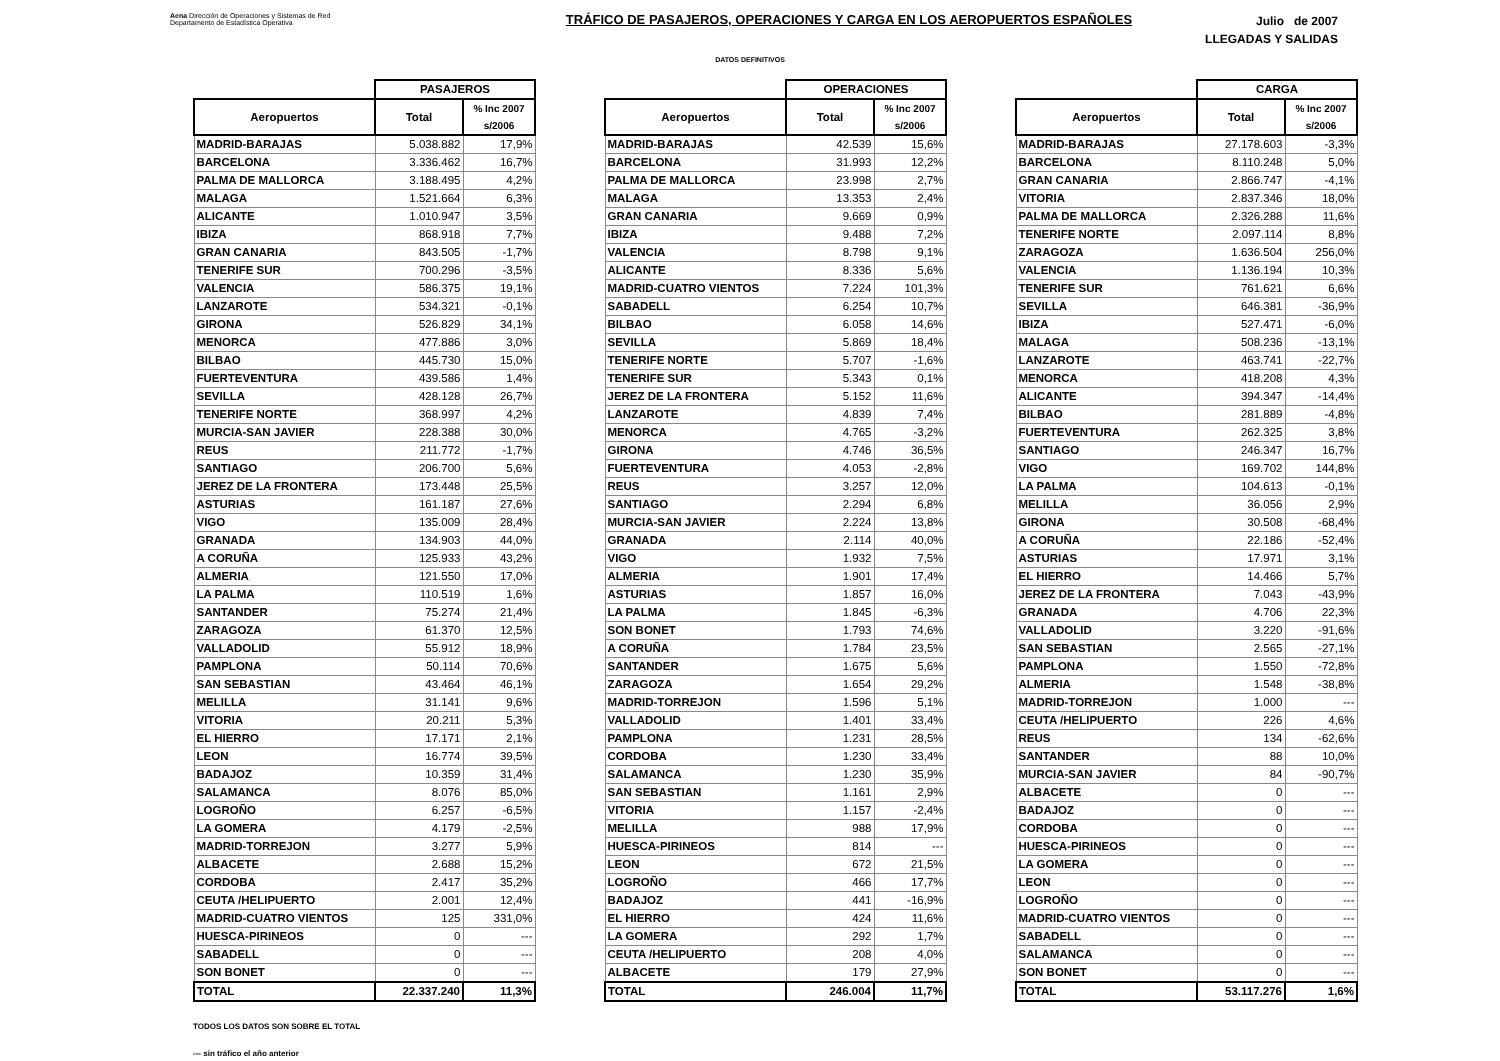Aena Dirección de Operaciones y Sistemas de Red
Departamento de Estadística Operativa
TRÁFICO DE PASAJEROS, OPERACIONES Y CARGA EN LOS AEROPUERTOS ESPAÑOLES
Julio de 2007
LLEGADAS Y SALIDAS
DATOS DEFINITIVOS
| | PASAJEROS | |
| --- | --- | --- |
| Aeropuertos | Total | % Inc 2007 s/2006 |
| MADRID-BARAJAS | 5.038.882 | 17,9% |
| BARCELONA | 3.336.462 | 16,7% |
| PALMA DE MALLORCA | 3.188.495 | 4,2% |
| MALAGA | 1.521.664 | 6,3% |
| ALICANTE | 1.010.947 | 3,5% |
| IBIZA | 868.918 | 7,7% |
| GRAN CANARIA | 843.505 | -1,7% |
| TENERIFE SUR | 700.296 | -3,5% |
| VALENCIA | 586.375 | 19,1% |
| LANZAROTE | 534.321 | -0,1% |
| GIRONA | 526.829 | 34,1% |
| MENORCA | 477.886 | 3,0% |
| BILBAO | 445.730 | 15,0% |
| FUERTEVENTURA | 439.586 | 1,4% |
| SEVILLA | 428.128 | 26,7% |
| TENERIFE NORTE | 368.997 | 4,2% |
| MURCIA-SAN JAVIER | 228.388 | 30,0% |
| REUS | 211.772 | -1,7% |
| SANTIAGO | 206.700 | 5,6% |
| JEREZ DE LA FRONTERA | 173.448 | 25,5% |
| ASTURIAS | 161.187 | 27,6% |
| VIGO | 135.009 | 28,4% |
| GRANADA | 134.903 | 44,0% |
| A CORUÑA | 125.933 | 43,2% |
| ALMERIA | 121.550 | 17,0% |
| LA PALMA | 110.519 | 1,6% |
| SANTANDER | 75.274 | 21,4% |
| ZARAGOZA | 61.370 | 12,5% |
| VALLADOLID | 55.912 | 18,9% |
| PAMPLONA | 50.114 | 70,6% |
| SAN SEBASTIAN | 43.464 | 46,1% |
| MELILLA | 31.141 | 9,6% |
| VITORIA | 20.211 | 5,3% |
| EL HIERRO | 17.171 | 2,1% |
| LEON | 16.774 | 39,5% |
| BADAJOZ | 10.359 | 31,4% |
| SALAMANCA | 8.076 | 85,0% |
| LOGROÑO | 6.257 | -6,5% |
| LA GOMERA | 4.179 | -2,5% |
| MADRID-TORREJON | 3.277 | 5,9% |
| ALBACETE | 2.688 | 15,2% |
| CORDOBA | 2.417 | 35,2% |
| CEUTA /HELIPUERTO | 2.001 | 12,4% |
| MADRID-CUATRO VIENTOS | 125 | 331,0% |
| HUESCA-PIRINEOS | 0 | --- |
| SABADELL | 0 | --- |
| SON BONET | 0 | --- |
| TOTAL | 22.337.240 | 11,3% |
| | OPERACIONES | |
| --- | --- | --- |
| Aeropuertos | Total | % Inc 2007 s/2006 |
| MADRID-BARAJAS | 42.539 | 15,6% |
| BARCELONA | 31.993 | 12,2% |
| PALMA DE MALLORCA | 23.998 | 2,7% |
| MALAGA | 13.353 | 2,4% |
| GRAN CANARIA | 9.669 | 0,9% |
| IBIZA | 9.488 | 7,2% |
| VALENCIA | 8.798 | 9,1% |
| ALICANTE | 8.336 | 5,6% |
| MADRID-CUATRO VIENTOS | 7.224 | 101,3% |
| SABADELL | 6.254 | 10,7% |
| BILBAO | 6.058 | 14,6% |
| SEVILLA | 5.869 | 18,4% |
| TENERIFE NORTE | 5.707 | -1,6% |
| TENERIFE SUR | 5.343 | 0,1% |
| JEREZ DE LA FRONTERA | 5.152 | 11,6% |
| LANZAROTE | 4.839 | 7,4% |
| MENORCA | 4.765 | -3,2% |
| GIRONA | 4.746 | 36,5% |
| FUERTEVENTURA | 4.053 | -2,8% |
| REUS | 3.257 | 12,0% |
| SANTIAGO | 2.294 | 6,8% |
| MURCIA-SAN JAVIER | 2.224 | 13,8% |
| GRANADA | 2.114 | 40,0% |
| VIGO | 1.932 | 7,5% |
| ALMERIA | 1.901 | 17,4% |
| ASTURIAS | 1.857 | 16,0% |
| LA PALMA | 1.845 | -6,3% |
| SON BONET | 1.793 | 74,6% |
| A CORUÑA | 1.784 | 23,5% |
| SANTANDER | 1.675 | 5,6% |
| ZARAGOZA | 1.654 | 29,2% |
| MADRID-TORREJON | 1.596 | 5,1% |
| VALLADOLID | 1.401 | 33,4% |
| PAMPLONA | 1.231 | 28,5% |
| CORDOBA | 1.230 | 33,4% |
| SALAMANCA | 1.230 | 35,9% |
| SAN SEBASTIAN | 1.161 | 2,9% |
| VITORIA | 1.157 | -2,4% |
| MELILLA | 988 | 17,9% |
| HUESCA-PIRINEOS | 814 | --- |
| LEON | 672 | 21,5% |
| LOGROÑO | 466 | 17,7% |
| BADAJOZ | 441 | -16,9% |
| EL HIERRO | 424 | 11,6% |
| LA GOMERA | 292 | 1,7% |
| CEUTA /HELIPUERTO | 208 | 4,0% |
| ALBACETE | 179 | 27,9% |
| TOTAL | 246.004 | 11,7% |
| | CARGA | |
| --- | --- | --- |
| Aeropuertos | Total | % Inc 2007 s/2006 |
| MADRID-BARAJAS | 27.178.603 | -3,3% |
| BARCELONA | 8.110.248 | 5,0% |
| GRAN CANARIA | 2.866.747 | -4,1% |
| VITORIA | 2.837.346 | 18,0% |
| PALMA DE MALLORCA | 2.326.288 | 11,6% |
| TENERIFE NORTE | 2.097.114 | 8,8% |
| ZARAGOZA | 1.636.504 | 256,0% |
| VALENCIA | 1.136.194 | 10,3% |
| TENERIFE SUR | 761.621 | 6,6% |
| SEVILLA | 646.381 | -36,9% |
| IBIZA | 527.471 | -6,0% |
| MALAGA | 508.236 | -13,1% |
| LANZAROTE | 463.741 | -22,7% |
| MENORCA | 418.208 | 4,3% |
| ALICANTE | 394.347 | -14,4% |
| BILBAO | 281.889 | -4,8% |
| FUERTEVENTURA | 262.325 | 3,8% |
| SANTIAGO | 246.347 | 16,7% |
| VIGO | 169.702 | 144,8% |
| LA PALMA | 104.613 | -0,1% |
| MELILLA | 36.056 | 2,9% |
| GIRONA | 30.508 | -68,4% |
| A CORUÑA | 22.186 | -52,4% |
| ASTURIAS | 17.971 | 3,1% |
| EL HIERRO | 14.466 | 5,7% |
| JEREZ DE LA FRONTERA | 7.043 | -43,9% |
| GRANADA | 4.706 | 22,3% |
| VALLADOLID | 3.220 | -91,6% |
| SAN SEBASTIAN | 2.565 | -27,1% |
| PAMPLONA | 1.550 | -72,8% |
| ALMERIA | 1.548 | -38,8% |
| MADRID-TORREJON | 1.000 | --- |
| CEUTA /HELIPUERTO | 226 | 4,6% |
| REUS | 134 | -62,6% |
| SANTANDER | 88 | 10,0% |
| MURCIA-SAN JAVIER | 84 | -90,7% |
| ALBACETE | 0 | --- |
| BADAJOZ | 0 | --- |
| CORDOBA | 0 | --- |
| HUESCA-PIRINEOS | 0 | --- |
| LA GOMERA | 0 | --- |
| LEON | 0 | --- |
| LOGROÑO | 0 | --- |
| MADRID-CUATRO VIENTOS | 0 | --- |
| SABADELL | 0 | --- |
| SALAMANCA | 0 | --- |
| SON BONET | 0 | --- |
| TOTAL | 53.117.276 | 1,6% |
TODOS LOS DATOS SON SOBRE EL TOTAL
--- sin tráfico el año anterior